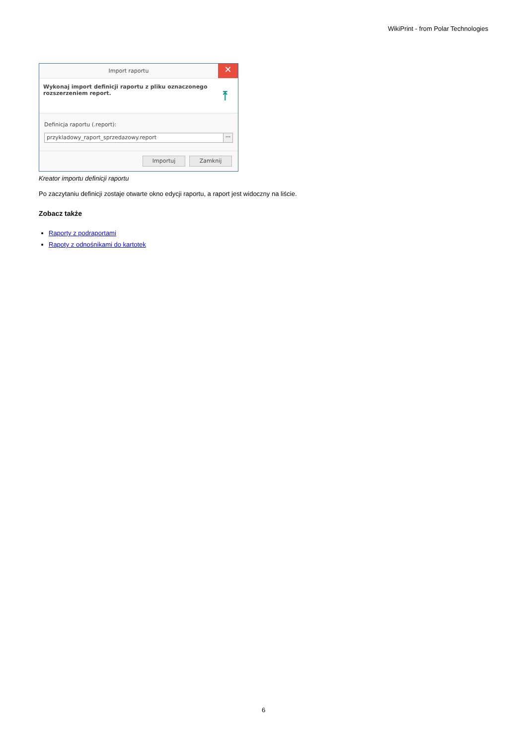WikiPrint - from Polar Technologies
Import raportu
✕
Wykonaj import definicji raportu z pliku oznaczonego rozszerzeniem report.
⤒
Definicja raportu (.report):
przykladowy_raport_sprzedazowy.report...
Importuj Zamknij
Kreator importu definicji raportu
Po zaczytaniu definicji zostaje otwarte okno edycji raportu, a raport jest widoczny na liście.
Zobacz także
Raporty z podraportami
Rapoty z odnośnikami do kartotek
6